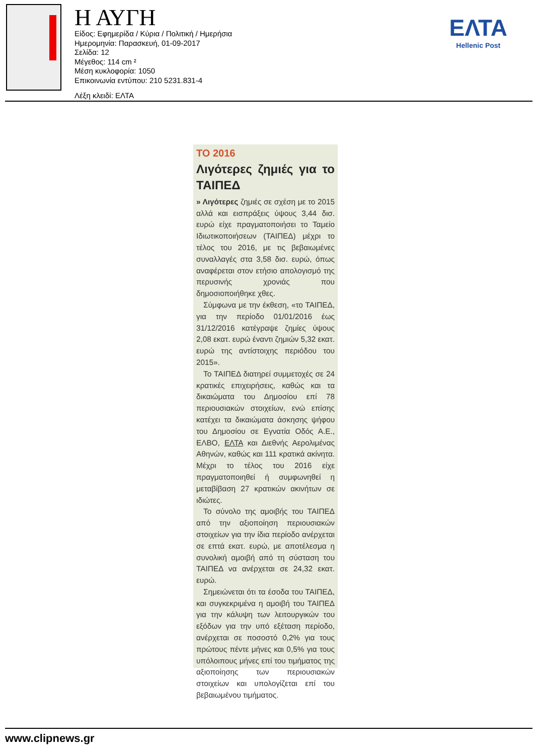Η ΑΥΓΗ
Είδος: Εφημερίδα / Κύρια / Πολιτική / Ημερήσια
Ημερομηνία: Παρασκευή, 01-09-2017
Σελίδα: 12
Μέγεθος: 114 cm ²
Μέση κυκλοφορία: 1050
Επικοινωνία εντύπου: 210 5231.831-4
Λέξη κλειδί: ΕΛΤΑ
ΕΛΤΑ
Hellenic Post
ΤΟ 2016
Λιγότερες ζημιές για το ΤΑΙΠΕΔ
» Λιγότερες ζημιές σε σχέση με το 2015 αλλά και εισπράξεις ύψους 3,44 δισ. ευρώ είχε πραγματοποιήσει το Ταμείο Ιδιωτικοποιήσεων (ΤΑΙΠΕΔ) μέχρι το τέλος του 2016, με τις βεβαιωμένες συναλλαγές στα 3,58 δισ. ευρώ, όπως αναφέρεται στον ετήσιο απολογισμό της περυσινής χρονιάς που δημοσιοποιήθηκε χθες.
Σύμφωνα με την έκθεση, «το ΤΑΙΠΕΔ, για την περίοδο 01/01/2016 έως 31/12/2016 κατέγραψε ζημίες ύψους 2,08 εκατ. ευρώ έναντι ζημιών 5,32 εκατ. ευρώ της αντίστοιχης περιόδου του 2015».
Το ΤΑΙΠΕΔ διατηρεί συμμετοχές σε 24 κρατικές επιχειρήσεις, καθώς και τα δικαιώματα του Δημοσίου επί 78 περιουσιακών στοιχείων, ενώ επίσης κατέχει τα δικαιώματα άσκησης ψήφου του Δημοσίου σε Εγνατία Οδός Α.Ε., ΕΛΒΟ, ΕΛΤΑ και Διεθνής Αερολιμένας Αθηνών, καθώς και 111 κρατικά ακίνητα. Μέχρι το τέλος του 2016 είχε πραγματοποιηθεί ή συμφωνηθεί η μεταβίβαση 27 κρατικών ακινήτων σε ιδιώτες.
Το σύνολο της αμοιβής του ΤΑΙΠΕΔ από την αξιοποίηση περιουσιακών στοιχείων για την ίδια περίοδο ανέρχεται σε επτά εκατ. ευρώ, με αποτέλεσμα η συνολική αμοιβή από τη σύσταση του ΤΑΙΠΕΔ να ανέρχεται σε 24,32 εκατ. ευρώ.
Σημειώνεται ότι τα έσοδα του ΤΑΙΠΕΔ, και συγκεκριμένα η αμοιβή του ΤΑΙΠΕΔ για την κάλυψη των λειτουργικών του εξόδων για την υπό εξέταση περίοδο, ανέρχεται σε ποσοστό 0,2% για τους πρώτους πέντε μήνες και 0,5% για τους υπόλοιπους μήνες επί του τιμήματος της αξιοποίησης των περιουσιακών στοιχείων και υπολογίζεται επί του βεβαιωμένου τιμήματος.
www.clipnews.gr